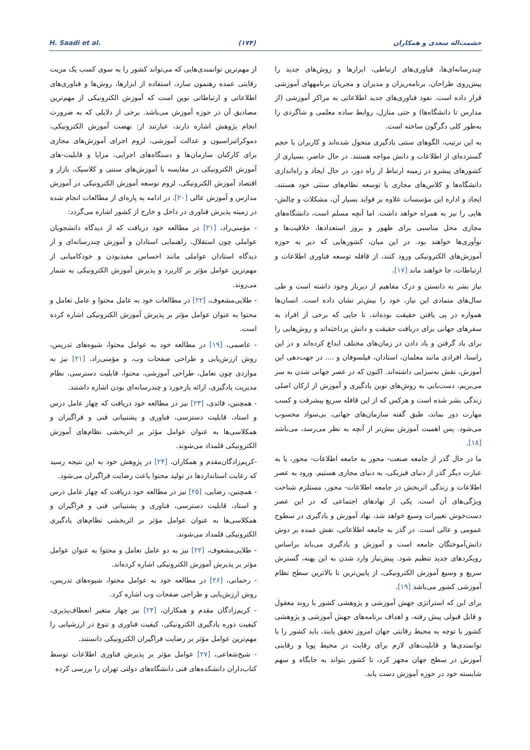H. Saadi et al. (۱۷۴) حشمت‌اله سعدی و همکاران
چندرسانه‌ای‌ها، فناوری‌های ارتباطی، ابزارها و روش‌های جدید را پیش‌روی طراحان، برنامه‌ریزان و مدیران و مجریان برنامههای آموزشی قرار داده است. نفوذ فناوری‌های جدید اطلاعاتی به مراکز آموزشی (از مدارس تا دانشگاه‌ها) و حتی منازل، روابط ساده معلمی و شاگردی را به‌طور کلی دگرگون ساخته است.
به این ترتیب، الگوهای سنتی یادگیری متحول شده‌اند و کاربران با حجم گسترده‌ای از اطلاعات و دانش مواجه هستند. در حال حاضر، بسیاری از کشورهای پیشرو در زمینه ارتباط از راه دور، در حال ایجاد و راه‌اندازی دانشگاه‌ها و کلاس‌های مجازی یا توسعه نظام‌های سنتی خود هستند. ایجاد و اداره این مؤسسات علاوه بر فواید بسیار آن، مشکلات و چالش-هایی را نیز به همراه خواهد داشت. اما آنچه مسلم است، دانشگاه‌های مجازی محل مناسبی برای ظهور و بروز استعدادها، خلاقیت‌ها و نوآوری‌ها خواهند بود. در این میان، کشورهایی که دیر به حوزه آموزش‌های الکترونیکی ورود کنند، از قافله توسعه فناوری اطلاعات و ارتباطات، جا خواهند ماند [۱۷].
نیاز بشر به دانستن و درک مفاهیم از دیرباز وجود داشته است و طی سال‌های متمادی این نیاز، خود را بیش‌تر نشان داده است. انسان‌ها همواره در پی یافتن حقیقت بوده‌اند، تا جایی که برخی از افراد به سفرهای جهانی برای دریافت حقیقت و دانش پرداخته‌اند و روش‌هایی را برای یاد گرفتن و یاد دادن در زمان‌های مختلف ابداع کرده‌اند و در این راستا، افرادی مانند معلمان، استادان، فیلسوفان و .... در جهت‌دهی این آموزش، نقش به‌سزایی داشته‌اند. اکنون که در عصر جهانی شدن به سر می‌بریم، دست‌یابی به روش‌های نوین یادگیری و آموزش از ارکان اصلی زندگی بشر شده است و هرکس که از این قافله سریع پیشرفت و کسب مهارت دور بماند، طبق گفته سازمان‌های جهانی، بی‌سواد محسوب می‌شود. پس اهمیت آموزش بیش‌تر از آنچه به نظر می‌رسد، می‌باشد [۱۸].
ما در حال گذر از جامعه صنعت- محور به جامعه اطلاعات- محور، یا به عبارت دیگر گذر از دنیای فیزیکی، به دنیای مجازی هستیم. ورود به عصر اطلاعات و زندگی اثربخش در جامعه اطلاعات- محور، مستلزم شناخت ویژگی‌های آن است. یکی از نهادهای اجتماعی که در این عصر دست‌خوش تغییرات وسیع خواهد شد، نهاد آموزش و یادگیری در سطوح عمومی و عالی است. در گذر به جامعه اطلاعاتی، نقش عمده بر دوش دانش‌آموختگان جامعه است و آموزش و یادگیری می‌باید براساس رویکردهای جدید تنظیم شود. پیش‌نیاز وارد شدن به این پهنه، گسترش سریع و وسیع آموزش الکترونیکی، از پایین‌ترین تا بالاترین سطح نظام آموزشی کشور می‌باشد [۱۹].
برای این که استراتژی جهش آموزشی و پژوهشی کشور با روند معقول و قابل قبولی پیش رفته، و اهداف برنامه‌های جهش آموزشی و پژوهشی کشور با توجه به محیط رقابتی جهان امروز تحقق یابند، باید کشور را با توانمندی‌ها و قابلیت‌های لازم برای رقابت در محیط پویا و رقابتی آموزش در سطح جهان مجهز کرد، تا کشور بتواند به جایگاه و سهم شایسته خود در حوزه آموزش دست یابد.
از مهم‌ترین توانمندی‌هایی که می‌تواند کشور را به سوی کسب یک مزیت رقابتی عمده رهنمون سازد، استفاده از ابزارها، روش‌ها و فناوری‌های اطلاعاتی و ارتباطاتی نوین است که آموزش الکترونیکی از مهم‌ترین مصادیق آن در حوزه آموزش می‌باشد. برخی از دلایلی که به ضرورت انجام پژوهش اشاره دارند، عبارتند از: نهضت آموزش الکترونیکی، دموکراتیزاسیون و عدالت آموزشی، لزوم اجرای آموزش‌های مجازی برای کارکنان سازمان‌ها و دستگاه‌های اجرایی، مزایا و قابلیت-های آموزش الکترونیکی در مقایسه با آموزش‌های سنتی و کلاسیک، بازار و اقتصاد آموزش الکترونیکی، لزوم توسعه آموزش الکترونیکی در آموزش مدارس و آموزش عالی [۲۰]. در ادامه به پاره‌ای از مطالعات انجام شده در زمینه پذیرش فناوری در داخل و خارج از کشور اشاره می‌گردد:
- مؤمنی‌راد، [۲۱] در مطالعه خود دریافت که از دیدگاه دانشجویان عواملی چون استقلال، راهنمایی استادان و آموزش چندرسانه‌ای و از دیدگاه استادان عواملی مانند احساس مفیدبودن و خودکامیابی از مهم‌ترین عوامل مؤثر بر کاربرد و پذیرش آموزش الکترونیکی به شمار می‌روند.
- طلایی‌مشعوف، [۲۲] در مطالعات خود به عامل محتوا و عامل تعامل و محتوا به عنوان عوامل مؤثر بر پذیرش آموزش الکترونیکی اشاره کرده است.
- عاصمی، [۱۹] در مطالعه خود به عوامل محتوا، شیوه‌های تدریس، روش ارزش‌یابی و طراحی صفحات وب، و مؤمنی‌راد، [۲۱] نیز به مواردی چون تعامل، طراحی آموزشی، محتوا، قابلیت دسترسی، نظام مدیریت یادگیری، ارائه بازخورد و چندرسانه‌ای بودن اشاره داشتند.
- همچنین، قائدی، [۲۳] نیز در مطالعه خود دریافت که چهار عامل درس و استاد، قابلیت دسترسی، فناوری و پشتیبانی فنی و فراگیران و همکلاسی‌ها به عنوان عوامل مؤثر بر اثربخشی نظام‌های آموزش الکترونیکی قلمداد می‌شوند.
-کریم‌زادگان‌مقدم و همکاران، [۲۴] در پژوهش خود به این نتیجه رسید که رعایت استانداردها در تولید محتوا باعث رضایت فراگیران می‌شود.
- همچنین، رضایی، [۲۵] نیز در مطالعه خود دریافت که چهار عامل درس و استاد، قابلیت دسترسی، فناوری و پشتیبانی فنی و فراگیران و همکلاسی‌ها به عنوان عوامل مؤثر بر اثربخشی نظام‌های یادگیری الکترونیکی قلمداد می‌شوند.
- طلایی‌مشعوف، [۲۲] نیز به دو عامل تعامل و محتوا به عنوان عوامل مؤثر بر پذیرش آموزش الکترونیکی اشاره کرده‌اند.
- رحمانی، [۲۶] در مطالعه خود به عوامل محتوا، شیوه‌های تدریس، روش ارزش‌یابی و طراحی صفحات وب اشاره کرد.
- کریم‌زادگان مقدم و همکاران، [۲۴] نیز چهار متغیر انعطاف‌پذیری، کیفیت دوره یادگیری الکترونیکی، کیفیت فناوری و تنوع در ارزشیابی را مهم‌ترین عوامل مؤثر بر رضایت فراگیران الکترونیکی دانستند.
- شیخ‌شعاعی، [۲۷] عوامل مؤثر بر پذیرش فناوری اطلاعات توسط کتاب‌داران دانشکده‌های فنی دانشگاه‌های دولتی تهران را بررسی کرده